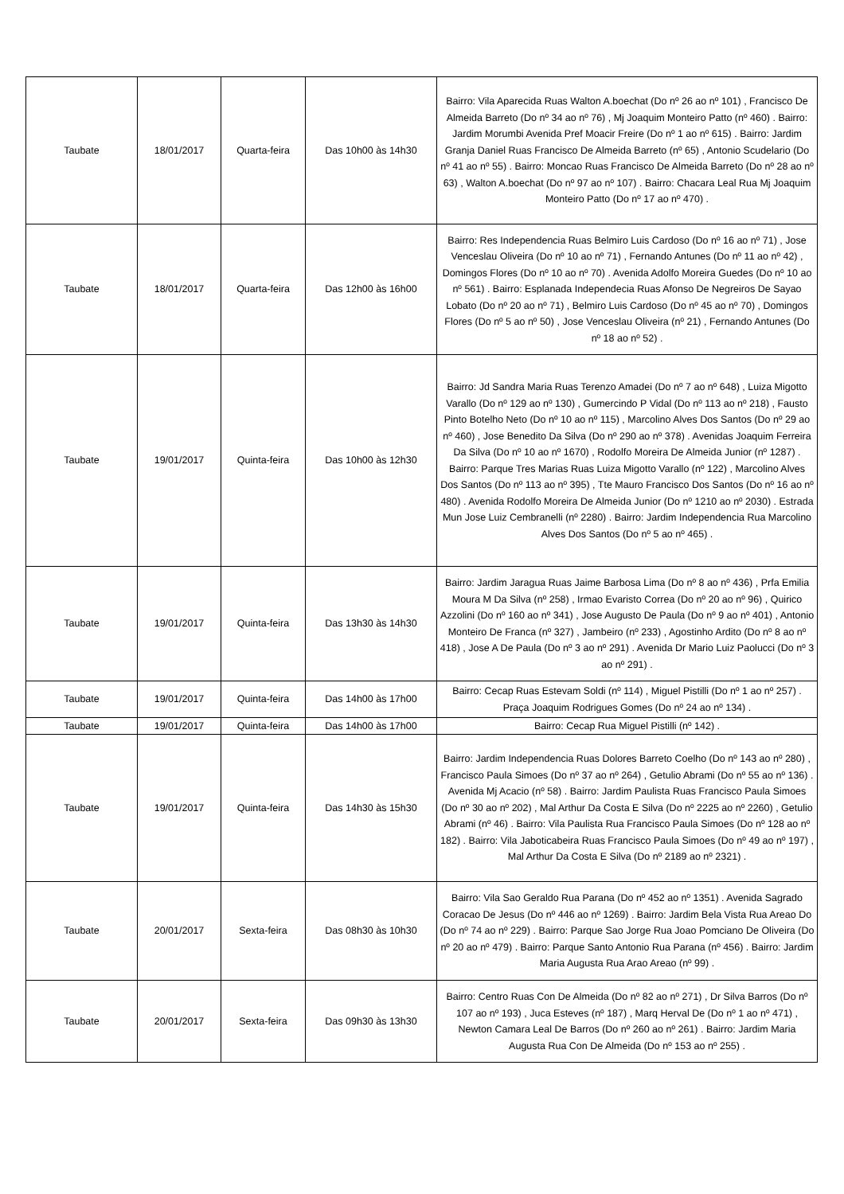| Taubate | 18/01/2017 | Quarta-feira | Das 10h00 às 14h30 | Bairro: Vila Aparecida Ruas Walton A.boechat (Do nº 26 ao nº 101) , Francisco De Almeida Barreto (Do nº 34 ao nº 76) , Mj Joaquim Monteiro Patto (nº 460) . Bairro: Jardim Morumbi Avenida Pref Moacir Freire (Do nº 1 ao nº 615) . Bairro: Jardim Granja Daniel Ruas Francisco De Almeida Barreto (nº 65) , Antonio Scudelario (Do nº 41 ao nº 55) . Bairro: Moncao Ruas Francisco De Almeida Barreto (Do nº 28 ao nº 63) , Walton A.boechat (Do nº 97 ao nº 107) . Bairro: Chacara Leal Rua Mj Joaquim Monteiro Patto (Do nº 17 ao nº 470) . |
| Taubate | 18/01/2017 | Quarta-feira | Das 12h00 às 16h00 | Bairro: Res Independencia Ruas Belmiro Luis Cardoso (Do nº 16 ao nº 71) , Jose Venceslau Oliveira (Do nº 10 ao nº 71) , Fernando Antunes (Do nº 11 ao nº 42) , Domingos Flores (Do nº 10 ao nº 70) . Avenida Adolfo Moreira Guedes (Do nº 10 ao nº 561) . Bairro: Esplanada Independecia Ruas Afonso De Negreiros De Sayao Lobato (Do nº 20 ao nº 71) , Belmiro Luis Cardoso (Do nº 45 ao nº 70) , Domingos Flores (Do nº 5 ao nº 50) , Jose Venceslau Oliveira (nº 21) , Fernando Antunes (Do nº 18 ao nº 52) . |
| Taubate | 19/01/2017 | Quinta-feira | Das 10h00 às 12h30 | Bairro: Jd Sandra Maria Ruas Terenzo Amadei (Do nº 7 ao nº 648) , Luiza Migotto Varallo (Do nº 129 ao nº 130) , Gumercindo P Vidal (Do nº 113 ao nº 218) , Fausto Pinto Botelho Neto (Do nº 10 ao nº 115) , Marcolino Alves Dos Santos (Do nº 29 ao nº 460) , Jose Benedito Da Silva (Do nº 290 ao nº 378) . Avenidas Joaquim Ferreira Da Silva (Do nº 10 ao nº 1670) , Rodolfo Moreira De Almeida Junior (nº 1287) . Bairro: Parque Tres Marias Ruas Luiza Migotto Varallo (nº 122) , Marcolino Alves Dos Santos (Do nº 113 ao nº 395) , Tte Mauro Francisco Dos Santos (Do nº 16 ao nº 480) . Avenida Rodolfo Moreira De Almeida Junior (Do nº 1210 ao nº 2030) . Estrada Mun Jose Luiz Cembranelli (nº 2280) . Bairro: Jardim Independencia Rua Marcolino Alves Dos Santos (Do nº 5 ao nº 465) . |
| Taubate | 19/01/2017 | Quinta-feira | Das 13h30 às 14h30 | Bairro: Jardim Jaragua Ruas Jaime Barbosa Lima (Do nº 8 ao nº 436) , Prfa Emilia Moura M Da Silva (nº 258) , Irmao Evaristo Correa (Do nº 20 ao nº 96) , Quirico Azzolini (Do nº 160 ao nº 341) , Jose Augusto De Paula (Do nº 9 ao nº 401) , Antonio Monteiro De Franca (nº 327) , Jambeiro (nº 233) , Agostinho Ardito (Do nº 8 ao nº 418) , Jose A De Paula (Do nº 3 ao nº 291) . Avenida Dr Mario Luiz Paolucci (Do nº 3 ao nº 291) . |
| Taubate | 19/01/2017 | Quinta-feira | Das 14h00 às 17h00 | Bairro: Cecap Ruas Estevam Soldi (nº 114) , Miguel Pistilli (Do nº 1 ao nº 257) . Praça Joaquim Rodrigues Gomes (Do nº 24 ao nº 134) . |
| Taubate | 19/01/2017 | Quinta-feira | Das 14h00 às 17h00 | Bairro: Cecap Rua Miguel Pistilli (nº 142) . |
| Taubate | 19/01/2017 | Quinta-feira | Das 14h30 às 15h30 | Bairro: Jardim Independencia Ruas Dolores Barreto Coelho (Do nº 143 ao nº 280) , Francisco Paula Simoes (Do nº 37 ao nº 264) , Getulio Abrami (Do nº 55 ao nº 136) . Avenida Mj Acacio (nº 58) . Bairro: Jardim Paulista Ruas Francisco Paula Simoes (Do nº 30 ao nº 202) , Mal Arthur Da Costa E Silva (Do nº 2225 ao nº 2260) , Getulio Abrami (nº 46) . Bairro: Vila Paulista Rua Francisco Paula Simoes (Do nº 128 ao nº 182) . Bairro: Vila Jaboticabeira Ruas Francisco Paula Simoes (Do nº 49 ao nº 197) , Mal Arthur Da Costa E Silva (Do nº 2189 ao nº 2321) . |
| Taubate | 20/01/2017 | Sexta-feira | Das 08h30 às 10h30 | Bairro: Vila Sao Geraldo Rua Parana (Do nº 452 ao nº 1351) . Avenida Sagrado Coracao De Jesus (Do nº 446 ao nº 1269) . Bairro: Jardim Bela Vista Rua Areao Do (Do nº 74 ao nº 229) . Bairro: Parque Sao Jorge Rua Joao Pomciano De Oliveira (Do nº 20 ao nº 479) . Bairro: Parque Santo Antonio Rua Parana (nº 456) . Bairro: Jardim Maria Augusta Rua Arao Areao (nº 99) . |
| Taubate | 20/01/2017 | Sexta-feira | Das 09h30 às 13h30 | Bairro: Centro Ruas Con De Almeida (Do nº 82 ao nº 271) , Dr Silva Barros (Do nº 107 ao nº 193) , Juca Esteves (nº 187) , Marq Herval De (Do nº 1 ao nº 471) , Newton Camara Leal De Barros (Do nº 260 ao nº 261) . Bairro: Jardim Maria Augusta Rua Con De Almeida (Do nº 153 ao nº 255) . |